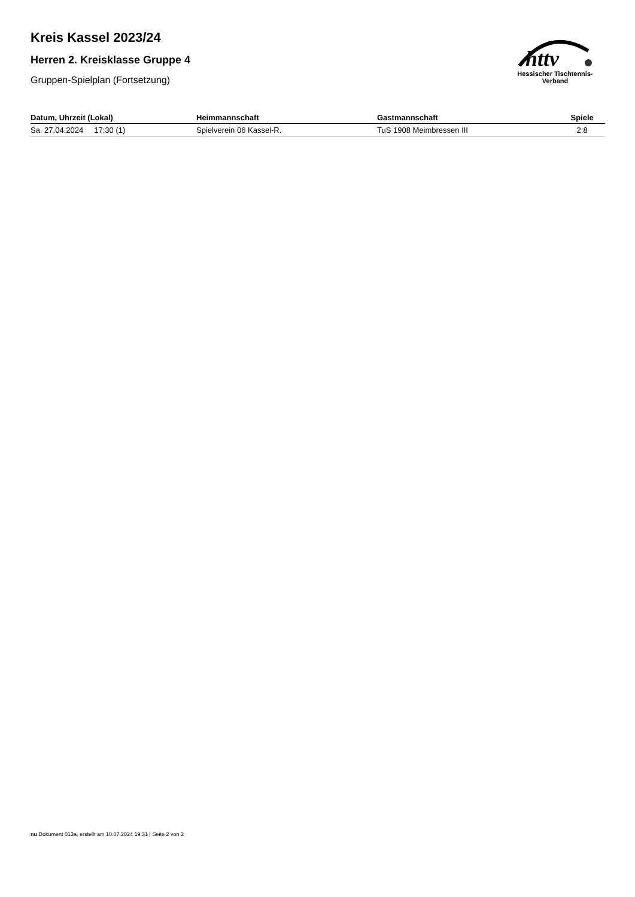Kreis Kassel 2023/24
Herren 2. Kreisklasse Gruppe 4
Gruppen-Spielplan (Fortsetzung)
httv
Hessischer Tischtennis-Verband
| Datum, Uhrzeit (Lokal) | Heimmannschaft | Gastmannschaft | Spiele |
| --- | --- | --- | --- |
| Sa. 27.04.2024 17:30 (1) | Spielverein 06 Kassel-R. | TuS 1908 Meimbressen III | 2:8 |
nu.Dokument 013a, erstellt am 10.07.2024 19:31 | Seite 2 von 2